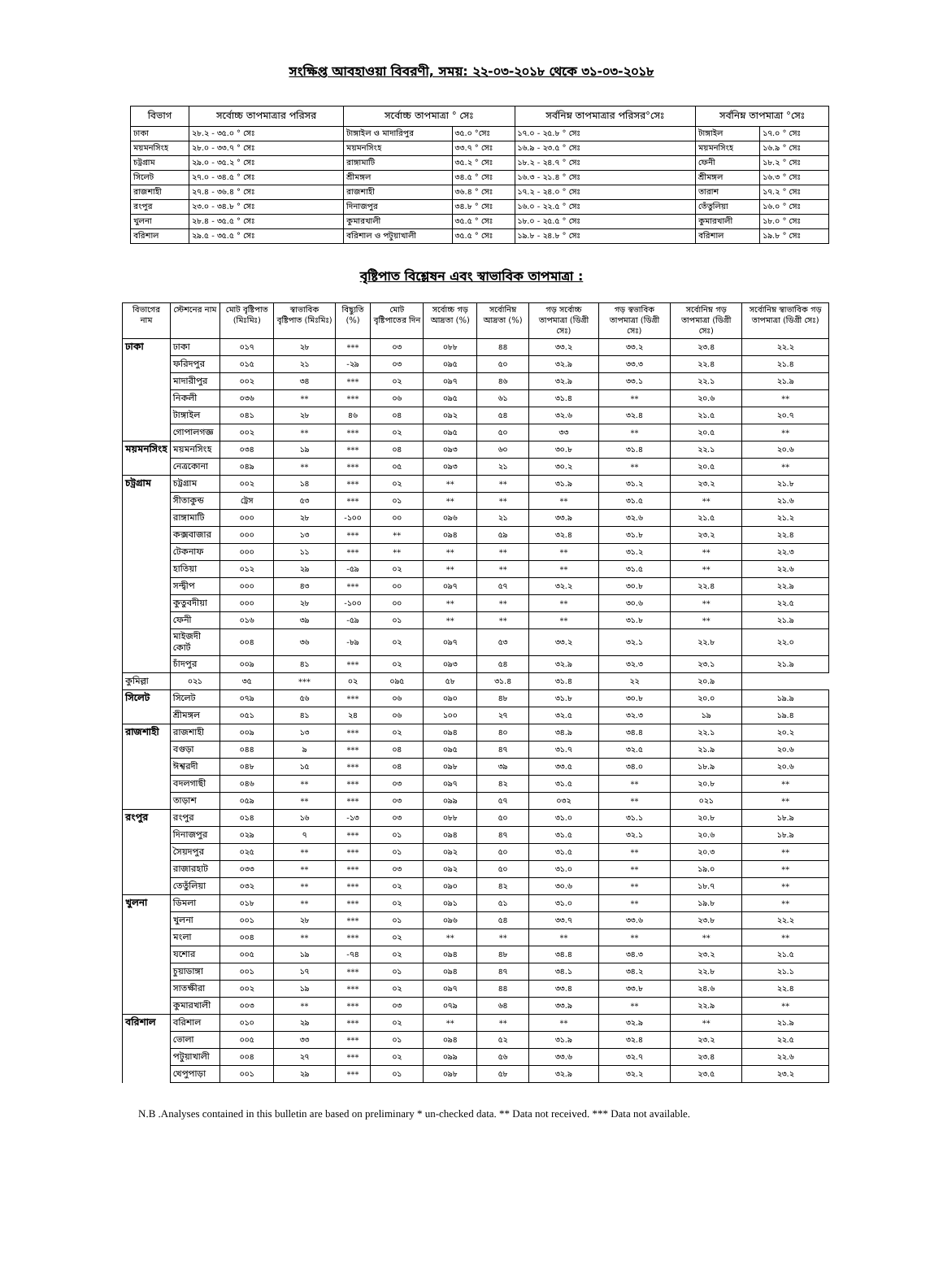সংক্ষিপ্ত আবহাওয়া বিবরণী, সময়: ২২-০৩-২০১৮ থেকে ৩১-০৩-২০১৮
| বিভাগ | সর্বোচ্চ তাপমাত্রার পরিসর | সর্বোচ্চ তাপমাত্রা ° সেঃ | | সর্বনিম্ন তাপমাত্রার পরিসর°সেঃ | সর্বনিম্ন তাপমাত্রা °সেঃ | |
| --- | --- | --- | --- | --- | --- | --- |
| ঢাকা | ২৮.২ - ৩৫.০ ° সেঃ | টাঙ্গাইল ও মাদারিপুর | ৩৫.০ °সেঃ | ১৭.০ - ২৫.৮ ° সেঃ | টাঙ্গাইল | ১৭.০ ° সেঃ |
| ময়মনসিংহ | ২৮.০ - ৩৩.৭ ° সেঃ | ময়মনসিংহ | ৩৩.৭ ° সেঃ | ১৬.৯ - ২৩.৫ ° সেঃ | ময়মনসিংহ | ১৬.৯ ° সেঃ |
| চট্রগ্রাম | ২৯.০ - ৩৫.২ ° সেঃ | রাঙ্গামাটি | ৩৫.২ ° সেঃ | ১৮.২ - ২৪.৭ ° সেঃ | ফেনী | ১৮.২ ° সেঃ |
| সিলেট | ২৭.০ - ৩৪.৫ ° সেঃ | শ্রীমঙ্গল | ৩৪.৫ ° সেঃ | ১৬.৩ - ২১.৪ ° সেঃ | শ্রীমঙ্গল | ১৬.৩ ° সেঃ |
| রাজশাহী | ২৭.৪ - ৩৬.৪ ° সেঃ | রাজশাহী | ৩৬.৪ ° সেঃ | ১৭.২ - ২৪.০ ° সেঃ | তারাশ | ১৭.২ ° সেঃ |
| রংপুর | ২৩.০ - ৩৪.৮ ° সেঃ | দিনাজপুর | ৩৪.৮ ° সেঃ | ১৬.০ - ২২.৫ ° সেঃ | তেঁতুলিয়া | ১৬.০ ° সেঃ |
| খুলনা | ২৮.৪ - ৩৫.৫ ° সেঃ | কুমারখালী | ৩৫.৫ ° সেঃ | ১৮.০ - ২৫.৫ ° সেঃ | কুমারখালী | ১৮.০ ° সেঃ |
| বরিশাল | ২৯.৫ - ৩৫.৫ ° সেঃ | বরিশাল ও পটুয়াখালী | ৩৫.৫ ° সেঃ | ১৯.৮ - ২৪.৮ ° সেঃ | বরিশাল | ১৯.৮ ° সেঃ |
বৃষ্টিপাত বিশ্লেষন এবং স্বাভাবিক তাপমাত্রা :
| বিভাগের নাম | স্টেশনের নাম | মোট বৃষ্টিপাত (মিঃমিঃ) | স্বাভাবিক বৃষ্টিপাত (মিঃমিঃ) | বিছ্যুতি (%) | মোট বৃষ্টিপাতের দিন | সর্বোচ্চ গড় আদ্রতা (%) | সর্বোনিম্ন আদ্রতা (%) | গড় সর্বোচ্চ তাপমাত্রা (ডিগ্রী সেঃ) | গড় স্বভাবিক তাপমাত্রা (ডিগ্রী সেঃ) | সর্বোনিম্ন গড় তাপমাত্রা (ডিগ্রী সেঃ) | সর্বোনিম্ন স্বাভাবিক গড় তাপমাত্রা (ডিগ্রী সেঃ) |
| --- | --- | --- | --- | --- | --- | --- | --- | --- | --- | --- | --- |
| ঢাকা | ঢাকা | ০১৭ | ২৮ | *** | ০৩ | ০৮৮ | ৪৪ | ৩৩.২ | ৩৩.২ | ২৩.৪ | ২২.২ |
| | ফরিদপুর | ০১৫ | ২১ | -২৯ | ০৩ | ০৯৫ | ৫০ | ৩২.৯ | ৩৩.৩ | ২২.৪ | ২১.৪ |
| | মাদারীপুর | ০০২ | ৩৪ | *** | ০২ | ০৯৭ | ৪৬ | ৩২.৯ | ৩৩.১ | ২২.১ | ২১.৯ |
| | নিকলী | ০৩৬ | ** | *** | ০৬ | ০৯৫ | ৬১ | ৩১.৪ | ** | ২০.৬ | ** |
| | টাঙ্গাইল | ০৪১ | ২৮ | ৪৬ | ০৪ | ০৯২ | ৫৪ | ৩২.৬ | ৩২.৪ | ২১.৫ | ২০.৭ |
| | গোপালগজ্ঞ | ০০২ | ** | *** | ০২ | ০৯৫ | ৫০ | ৩৩ | ** | ২০.৫ | ** |
| ময়মনসিংহ | ময়মনসিংহ | ০৩৪ | ১৯ | *** | ০৪ | ০৯৩ | ৬০ | ৩০.৮ | ৩১.৪ | ২২.১ | ২০.৬ |
| | নেত্রকোনা | ০৪৯ | ** | *** | ০৫ | ০৯৩ | ২১ | ৩০.২ | ** | ২০.৫ | ** |
| চট্রগ্রাম | চট্রগ্রাম | ০০২ | ১৪ | *** | ০২ | ** | ** | ৩১.৯ | ৩১.২ | ২৩.২ | ২১.৮ |
| | সীতাকুন্ড | ট্রেস | ৫৩ | *** | ০১ | ** | ** | ** | ৩১.৫ | ** | ২১.৬ |
| | রাঙ্গামাটি | ০০০ | ২৮ | -১০০ | ০০ | ০৯৬ | ২১ | ৩৩.৯ | ৩২.৬ | ২১.৫ | ২১.২ |
| | কক্সবাজার | ০০০ | ১৩ | *** | ** | ০৯৪ | ৫৯ | ৩২.৪ | ৩১.৮ | ২৩.২ | ২২.৪ |
| | টেকনাফ | ০০০ | ১১ | *** | ** | ** | ** | ** | ৩১.২ | ** | ২২.৩ |
| | হাতিয়া | ০১২ | ২৯ | -৫৯ | ০২ | ** | ** | ** | ৩১.৫ | ** | ২২.৬ |
| | সন্দ্বীপ | ০০০ | ৪৩ | *** | ০০ | ০৯৭ | ৫৭ | ৩২.২ | ৩০.৮ | ২২.৪ | ২২.৯ |
| | কুতুবদীয়া | ০০০ | ২৮ | -১০০ | ০০ | ** | ** | ** | ৩০.৬ | ** | ২২.৫ |
| | ফেনী | ০১৬ | ৩৯ | -৫৯ | ০১ | ** | ** | ** | ৩১.৮ | ** | ২১.৯ |
| | মাইজদী কোর্ট | ০০৪ | ৩৬ | -৮৯ | ০২ | ০৯৭ | ৫৩ | ৩৩.২ | ৩২.১ | ২২.৮ | ২২.০ |
| | চাঁদপুর | ০০৯ | ৪১ | *** | ০২ | ০৯৩ | ৫৪ | ৩২.৯ | ৩২.৩ | ২৩.১ | ২১.৯ |
| কুমিল্লা | ০২১ | ৩৫ | *** | ০২ | ০৯৫ | ৫৮ | ৩১.৪ | ৩১.৪ | ২২ | ২০.৯ | |
| সিলেট | সিলেট | ০৭৯ | ৫৬ | *** | ০৬ | ০৯০ | ৪৮ | ৩১.৮ | ৩০.৮ | ২০.০ | ১৯.৯ |
| | শ্রীমঙ্গল | ০৫১ | ৪১ | ২৪ | ০৬ | ১০০ | ২৭ | ৩২.৫ | ৩২.৩ | ১৯ | ১৯.৪ |
| রাজশাহী | রাজশাহী | ০০৯ | ১৩ | *** | ০২ | ০৯৪ | ৪০ | ৩৪.৯ | ৩৪.৪ | ২২.১ | ২০.২ |
| | বগুড়া | ০৪৪ | ৯ | *** | ০৪ | ০৯৫ | ৪৭ | ৩১.৭ | ৩২.৫ | ২১.৯ | ২০.৬ |
| | ঈশ্বরদী | ০৪৮ | ১৫ | *** | ০৪ | ০৯৮ | ৩৯ | ৩৩.৫ | ৩৪.০ | ১৮.৯ | ২০.৬ |
| | বদলগাছী | ০৪৬ | ** | *** | ০৩ | ০৯৭ | ৪২ | ৩১.৫ | ** | ২০.৮ | ** |
| | তাড়াশ | ০৫৯ | ** | *** | ০৩ | ০৯৯ | ৫৭ | ০৩২ | ** | ০২১ | ** |
| রংপুর | রংপুর | ০১৪ | ১৬ | -১৩ | ০৩ | ০৮৮ | ৫০ | ৩১.০ | ৩১.১ | ২০.৮ | ১৮.৯ |
| | দিনাজপুর | ০২৯ | ৭ | *** | ০১ | ০৯৪ | ৪৭ | ৩১.৫ | ৩২.১ | ২০.৬ | ১৮.৯ |
| | সৈয়দপুর | ০২৫ | ** | *** | ০১ | ০৯২ | ৫০ | ৩১.৫ | ** | ২০.৩ | ** |
| | রাজারহাট | ০৩৩ | ** | *** | ০৩ | ০৯২ | ৫০ | ৩১.০ | ** | ১৯.০ | ** |
| | তেতুঁলিয়া | ০৩২ | ** | *** | ০২ | ০৯০ | ৪২ | ৩০.৬ | ** | ১৮.৭ | ** |
| খুলনা | ডিমলা | ০১৮ | ** | *** | ০২ | ০৯১ | ৫১ | ৩১.০ | ** | ১৯.৮ | ** |
| | খুলনা | ০০১ | ২৮ | *** | ০১ | ০৯৬ | ৫৪ | ৩৩.৭ | ৩৩.৬ | ২৩.৮ | ২২.২ |
| | মংলা | ০০৪ | ** | *** | ০২ | ** | ** | ** | ** | ** | ** |
| | যশোর | ০০৫ | ১৯ | -৭৪ | ০২ | ০৯৪ | ৪৮ | ৩৪.৪ | ৩৪.৩ | ২৩.২ | ২১.৫ |
| | চুয়াডাঙ্গা | ০০১ | ১৭ | *** | ০১ | ০৯৪ | ৪৭ | ৩৪.১ | ৩৪.২ | ২২.৮ | ২১.১ |
| | সাতক্ষীরা | ০০২ | ১৯ | *** | ০২ | ০৯৭ | ৪৪ | ৩৩.৪ | ৩৩.৮ | ২৪.৬ | ২২.৪ |
| | কুমারখালী | ০০৩ | ** | *** | ০৩ | ০৭৯ | ৬৪ | ৩৩.৯ | ** | ২২.৯ | ** |
| বরিশাল | বরিশাল | ০১০ | ২৯ | *** | ০২ | ** | ** | ** | ৩২.৯ | ** | ২১.৯ |
| | ভোলা | ০০৫ | ৩৩ | *** | ০১ | ০৯৪ | ৫২ | ৩১.৯ | ৩২.৪ | ২৩.২ | ২২.৫ |
| | পটুয়াখালী | ০০৪ | ২৭ | *** | ০২ | ০৯৯ | ৫৬ | ৩৩.৬ | ৩২.৭ | ২৩.৪ | ২২.৬ |
| | খেপুপাড়া | ০০১ | ২৯ | *** | ০১ | ০৯৮ | ৫৮ | ৩২.৯ | ৩২.২ | ২৩.৫ | ২৩.২ |
N.B .Analyses contained in this bulletin are based on preliminary * un-checked data. ** Data not received. *** Data not available.